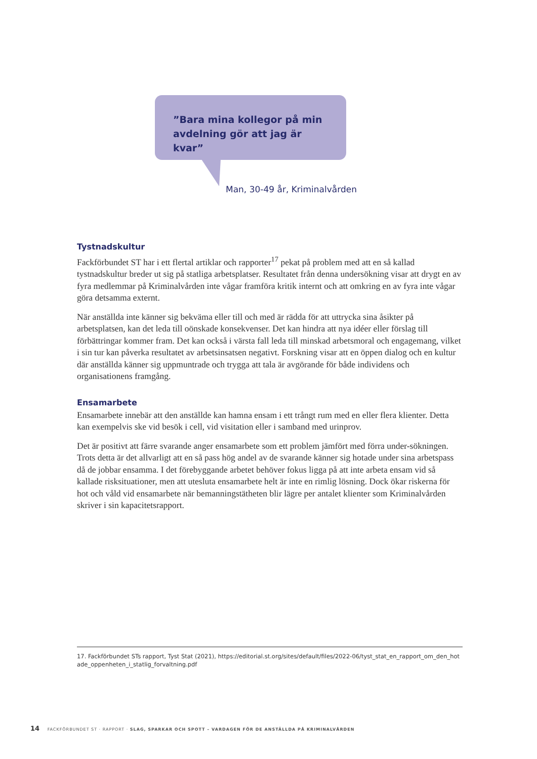”Bara mina kollegor på min avdelning gör att jag är kvar”
Man, 30-49 år, Kriminalvården
Tystnadskultur
Fackförbundet ST har i ett flertal artiklar och rapporter<sup>17</sup> pekat på problem med att en så kallad tystnadskultur breder ut sig på statliga arbetsplatser. Resultatet från denna undersökning visar att drygt en av fyra medlemmar på Kriminalvården inte vågar framföra kritik internt och att omkring en av fyra inte vågar göra detsamma externt.
När anställda inte känner sig bekväma eller till och med är rädda för att uttrycka sina åsikter på arbetsplatsen, kan det leda till oönskade konsekvenser. Det kan hindra att nya idéer eller förslag till förbättringar kommer fram. Det kan också i värsta fall leda till minskad arbetsmoral och engagemang, vilket i sin tur kan påverka resultatet av arbetsinsatsen negativt. Forskning visar att en öppen dialog och en kultur där anställda känner sig uppmuntrade och trygga att tala är avgörande för både individens och organisationens framgång.
Ensamarbete
Ensamarbete innebär att den anställde kan hamna ensam i ett trångt rum med en eller flera klienter. Detta kan exempelvis ske vid besök i cell, vid visitation eller i samband med urinprov.
Det är positivt att färre svarande anger ensamarbete som ett problem jämfört med förra under-sökningen. Trots detta är det allvarligt att en så pass hög andel av de svarande känner sig hotade under sina arbetspass då de jobbar ensamma. I det förebyggande arbetet behöver fokus ligga på att inte arbeta ensam vid så kallade risksituationer, men att utesluta ensamarbete helt är inte en rimlig lösning. Dock ökar riskerna för hot och våld vid ensamarbete när bemanningstätheten blir lägre per antalet klienter som Kriminalvården skriver i sin kapacitetsrapport.
17. Fackförbundet STs rapport, Tyst Stat (2021), https://editorial.st.org/sites/default/files/2022-06/tyst_stat_en_rapport_om_den_hotade_oppenheten_i_statlig_forvaltning.pdf
14 FACKFÖRBUNDET ST · RAPPORT · SLAG, SPARKAR OCH SPOTT – VARDAGEN FÖR DE ANSTÄLLDA PÅ KRIMINALVÅRDEN